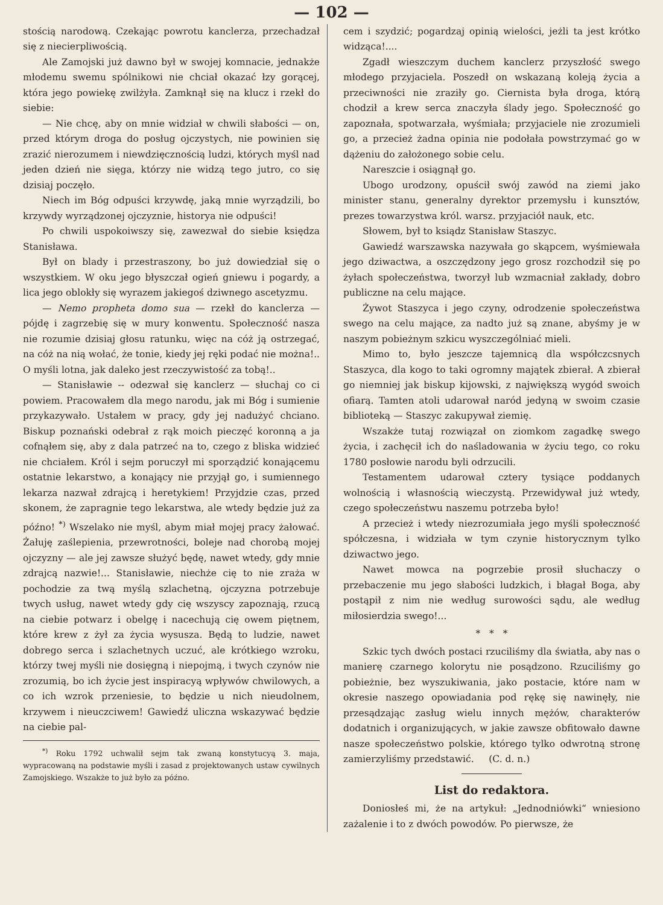— 102 —
stością narodową. Czekając powrotu kanclerza, przechadzał się z niecierpliwością.
Ale Zamojski już dawno był w swojej komnacie, jednakże młodemu swemu spólnikowi nie chciał okazać łzy gorącej, która jego powiekę zwilżyła. Zamknął się na klucz i rzekł do siebie:
— Nie chcę, aby on mnie widział w chwili słabości — on, przed którym droga do posług ojczystych, nie powinien się zrazić nierozumem i niewdzięcznością ludzi, których myśl nad jeden dzień nie sięga, którzy nie widzą tego jutro, co się dzisiaj poczęło.
Niech im Bóg odpuści krzywdę, jaką mnie wyrządzili, bo krzywdy wyrządzonej ojczyznie, historya nie odpuści!
Po chwili uspokoiwszy się, zawezwał do siebie księdza Stanisława.
Był on blady i przestraszony, bo już dowiedział się o wszystkiem. W oku jego błyszczał ogień gniewu i pogardy, a lica jego oblokły się wyrazem jakiegoś dziwnego ascetyzmu.
— Nemo propheta domo sua — rzekł do kanclerza — pójdę i zagrzebię się w mury konwentu. Społeczność nasza nie rozumie dzisiaj głosu ratunku, więc na cóż ją ostrzegać, na cóż na nią wołać, że tonie, kiedy jej ręki podać nie można!.. O myśli lotna, jak daleko jest rzeczywistość za tobą!..
— Stanisławie -- odezwał się kanclerz — słuchaj co ci powiem. Pracowałem dla mego narodu, jak mi Bóg i sumienie przykazywało. Ustałem w pracy, gdy jej nadużyć chciano. Biskup poznański odebrał z rąk moich pieczęć koronną a ja cofnąłem się, aby z dala patrzeć na to, czego z bliska widzieć nie chciałem. Król i sejm poruczył mi sporządzić konającemu ostatnie lekarstwo, a konający nie przyjął go, i sumiennego lekarza nazwał zdrajcą i heretykiem! Przyjdzie czas, przed skonem, że zapragnie tego lekarstwa, ale wtedy będzie już za późno! <sup>*)</sup> Wszelako nie myśl, abym miał mojej pracy żałować. Żałuję zaślepienia, przewrotności, boleje nad chorobą mojej ojczyzny — ale jej zawsze służyć będę, nawet wtedy, gdy mnie zdrajcą nazwie!... Stanisławie, niechże cię to nie zraża w pochodzie za twą myślą szlachetną, ojczyzna potrzebuje twych usług, nawet wtedy gdy cię wszyscy zapoznają, rzucą na ciebie potwarz i obelgę i nacechują cię owem piętnem, które krew z żył za życia wysusza. Będą to ludzie, nawet dobrego serca i szlachetnych uczuć, ale krótkiego wzroku, którzy twej myśli nie dosięgną i niepojmą, i twych czynów nie zrozumią, bo ich życie jest inspiracyą wpływów chwilowych, a co ich wzrok przeniesie, to będzie u nich nieudolnem, krzywem i nieuczciwem! Gawiedź uliczna wskazywać będzie na ciebie pal-
<sup>*)</sup> Roku 1792 uchwalił sejm tak zwaną konstytucyą 3. maja, wypracowaną na podstawie myśli i zasad z projektowanych ustaw cywilnych Zamojskiego. Wszakże to już było za późno.
cem i szydzić; pogardzaj opinią wielości, jeżli ta jest krótko widząca!....
Zgadł wieszczym duchem kanclerz przyszłość swego młodego przyjaciela. Poszedł on wskazaną koleją życia a przeciwności nie zraziły go. Ciernista była droga, którą chodził a krew serca znaczyła ślady jego. Społeczność go zapoznała, spotwarzała, wyśmiała; przyjaciele nie zrozumieli go, a przecież żadna opinia nie podołała powstrzymać go w dążeniu do założonego sobie celu.
Nareszcie i osiągnął go.
Ubogo urodzony, opuścił swój zawód na ziemi jako minister stanu, generalny dyrektor przemysłu i kunsztów, prezes towarzystwa król. warsz. przyjaciół nauk, etc.
Słowem, był to ksiądz Stanisław Staszyc.
Gawiedź warszawska nazywała go skąpcem, wyśmiewała jego dziwactwa, a oszczędzony jego grosz rozchodził się po żyłach społeczeństwa, tworzył lub wzmacniał zakłady, dobro publiczne na celu mające.
Żywot Staszyca i jego czyny, odrodzenie społeczeństwa swego na celu mające, za nadto już są znane, abyśmy je w naszym pobieżnym szkicu wyszczególniać mieli.
Mimo to, było jeszcze tajemnicą dla współczcsnych Staszyca, dla kogo to taki ogromny majątek zbierał. A zbierał go niemniej jak biskup kijowski, z największą wygód swoich ofiarą. Tamten atoli udarował naród jedyną w swoim czasie biblioteką — Staszyc zakupywał ziemię.
Wszakże tutaj rozwiązał on ziomkom zagadkę swego życia, i zachęcił ich do naśladowania w życiu tego, co roku 1780 posłowie narodu byli odrzucili.
Testamentem udarował cztery tysiące poddanych wolnością i własnością wieczystą. Przewidywał już wtedy, czego społeczeństwu naszemu potrzeba było!
A przecież i wtedy niezrozumiała jego myśli społeczność spółczesna, i widziała w tym czynie historycznym tylko dziwactwo jego.
Nawet mowca na pogrzebie prosił słuchaczy o przebaczenie mu jego słabości ludzkich, i błagał Boga, aby postąpił z nim nie według surowości sądu, ale według miłosierdzia swego!...
* * *
Szkic tych dwóch postaci rzuciliśmy dla światła, aby nas o manierę czarnego kolorytu nie posądzono. Rzuciliśmy go pobieżnie, bez wyszukiwania, jako postacie, które nam w okresie naszego opowiadania pod rękę się nawinęły, nie przesądzając zasług wielu innych mężów, charakterów dodatnich i organizujących, w jakie zawsze obfitowało dawne nasze społeczeństwo polskie, którego tylko odwrotną stronę zamierzyliśmy przedstawić. (C. d. n.)
List do redaktora.
Doniosłeś mi, że na artykuł: „Jednodniówki“ wniesiono zażalenie i to z dwóch powodów. Po pierwsze, że